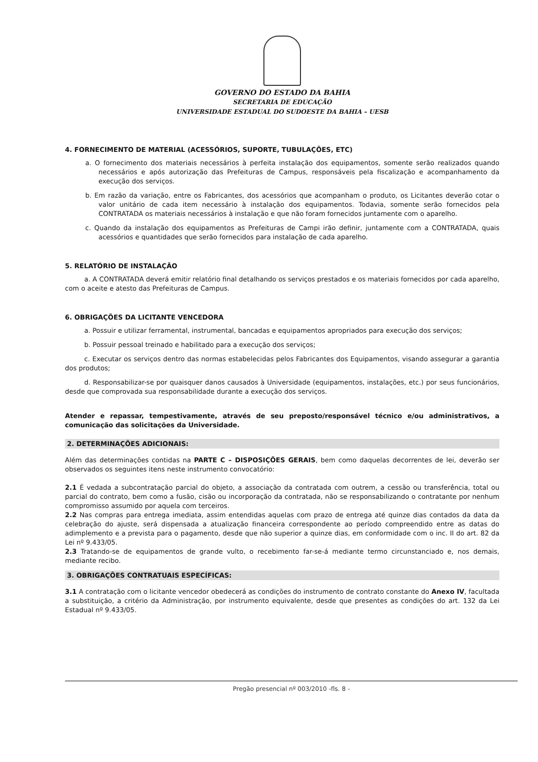GOVERNO DO ESTADO DA BAHIA
SECRETARIA DE EDUCAÇÃO
UNIVERSIDADE ESTADUAL DO SUDOESTE DA BAHIA – UESB
4. FORNECIMENTO DE MATERIAL (ACESSÓRIOS, SUPORTE, TUBULAÇÕES, ETC)
a. O fornecimento dos materiais necessários à perfeita instalação dos equipamentos, somente serão realizados quando necessários e após autorização das Prefeituras de Campus, responsáveis pela fiscalização e acompanhamento da execução dos serviços.
b. Em razão da variação, entre os Fabricantes, dos acessórios que acompanham o produto, os Licitantes deverão cotar o valor unitário de cada item necessário à instalação dos equipamentos. Todavia, somente serão fornecidos pela CONTRATADA os materiais necessários à instalação e que não foram fornecidos juntamente com o aparelho.
c. Quando da instalação dos equipamentos as Prefeituras de Campi irão definir, juntamente com a CONTRATADA, quais acessórios e quantidades que serão fornecidos para instalação de cada aparelho.
5. RELATÓRIO DE INSTALAÇÃO
a. A CONTRATADA deverá emitir relatório final detalhando os serviços prestados e os materiais fornecidos por cada aparelho, com o aceite e atesto das Prefeituras de Campus.
6. OBRIGAÇÕES DA LICITANTE VENCEDORA
a. Possuir e utilizar ferramental, instrumental, bancadas e equipamentos apropriados para execução dos serviços;
b. Possuir pessoal treinado e habilitado para a execução dos serviços;
c. Executar os serviços dentro das normas estabelecidas pelos Fabricantes dos Equipamentos, visando assegurar a garantia dos produtos;
d. Responsabilizar-se por quaisquer danos causados à Universidade (equipamentos, instalações, etc.) por seus funcionários, desde que comprovada sua responsabilidade durante a execução dos serviços.
Atender e repassar, tempestivamente, através de seu preposto/responsável técnico e/ou administrativos, a comunicação das solicitações da Universidade.
2. DETERMINAÇÕES ADICIONAIS:
Além das determinações contidas na PARTE C – DISPOSIÇÕES GERAIS, bem como daquelas decorrentes de lei, deverão ser observados os seguintes itens neste instrumento convocatório:
2.1 É vedada a subcontratação parcial do objeto, a associação da contratada com outrem, a cessão ou transferência, total ou parcial do contrato, bem como a fusão, cisão ou incorporação da contratada, não se responsabilizando o contratante por nenhum compromisso assumido por aquela com terceiros.
2.2 Nas compras para entrega imediata, assim entendidas aquelas com prazo de entrega até quinze dias contados da data da celebração do ajuste, será dispensada a atualização financeira correspondente ao período compreendido entre as datas do adimplemento e a prevista para o pagamento, desde que não superior a quinze dias, em conformidade com o inc. II do art. 82 da Lei nº 9.433/05.
2.3 Tratando-se de equipamentos de grande vulto, o recebimento far-se-á mediante termo circunstanciado e, nos demais, mediante recibo.
3. OBRIGAÇÕES CONTRATUAIS ESPECÍFICAS:
3.1 A contratação com o licitante vencedor obedecerá as condições do instrumento de contrato constante do Anexo IV, facultada a substituição, a critério da Administração, por instrumento equivalente, desde que presentes as condições do art. 132 da Lei Estadual nº 9.433/05.
Pregão presencial nº 003/2010 -fls. 8 -